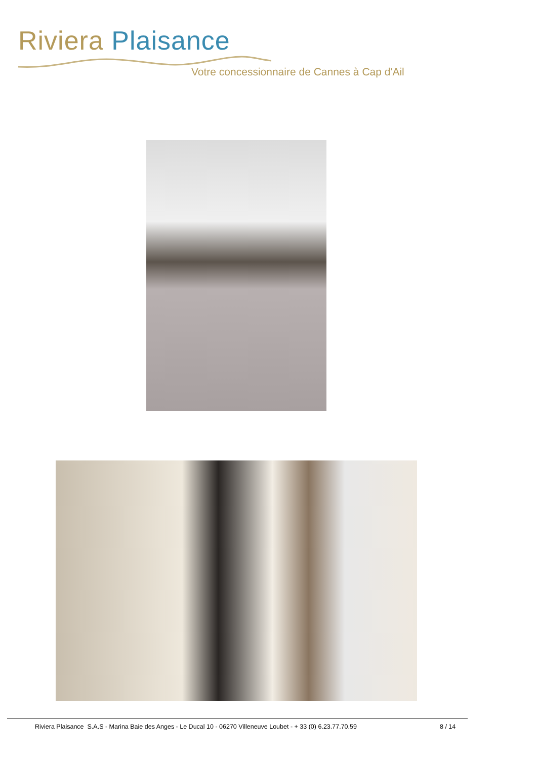Riviera Plaisance
Votre concessionnaire de Cannes à Cap d'Ail
Riviera Plaisance S.A.S - Marina Baie des Anges - Le Ducal 10 - 06270 Villeneuve Loubet - + 33 (0) 6.23.77.70.59 8 / 14